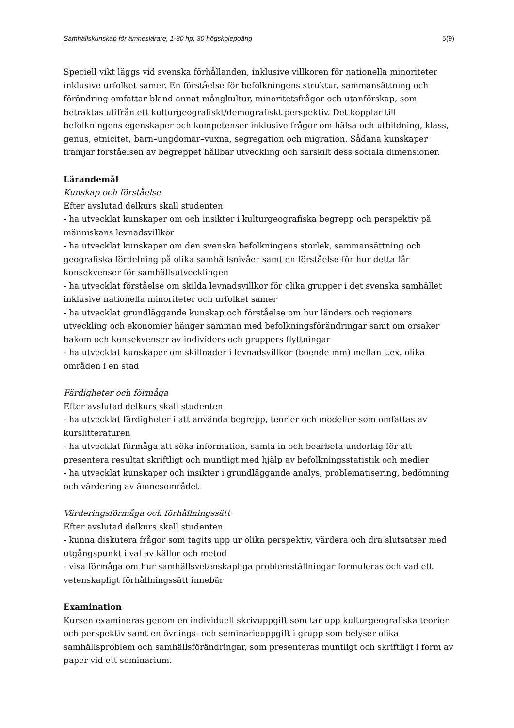Samhällskunskap för ämneslärare, 1-30 hp, 30 högskolepoäng 5(9)
Speciell vikt läggs vid svenska förhållanden, inklusive villkoren för nationella minoriteter inklusive urfolket samer. En förståelse för befolkningens struktur, sammansättning och förändring omfattar bland annat mångkultur, minoritetsfrågor och utanförskap, som betraktas utifrån ett kulturgeografiskt/demografiskt perspektiv. Det kopplar till befolkningens egenskaper och kompetenser inklusive frågor om hälsa och utbildning, klass, genus, etnicitet, barn–ungdomar–vuxna, segregation och migration. Sådana kunskaper främjar förståelsen av begreppet hållbar utveckling och särskilt dess sociala dimensioner.
Lärandemål
Kunskap och förståelse
Efter avslutad delkurs skall studenten
- ha utvecklat kunskaper om och insikter i kulturgeografiska begrepp och perspektiv på människans levnadsvillkor
- ha utvecklat kunskaper om den svenska befolkningens storlek, sammansättning och geografiska fördelning på olika samhällsnivåer samt en förståelse för hur detta får konsekvenser för samhällsutvecklingen
- ha utvecklat förståelse om skilda levnadsvillkor för olika grupper i det svenska samhället inklusive nationella minoriteter och urfolket samer
- ha utvecklat grundläggande kunskap och förståelse om hur länders och regioners utveckling och ekonomier hänger samman med befolkningsförändringar samt om orsaker bakom och konsekvenser av individers och gruppers flyttningar
- ha utvecklat kunskaper om skillnader i levnadsvillkor (boende mm) mellan t.ex. olika områden i en stad
Färdigheter och förmåga
Efter avslutad delkurs skall studenten
- ha utvecklat färdigheter i att använda begrepp, teorier och modeller som omfattas av kurslitteraturen
- ha utvecklat förmåga att söka information, samla in och bearbeta underlag för att presentera resultat skriftligt och muntligt med hjälp av befolkningsstatistik och medier
- ha utvecklat kunskaper och insikter i grundläggande analys, problematisering, bedömning och värdering av ämnesområdet
Värderingsförmåga och förhållningssätt
Efter avslutad delkurs skall studenten
- kunna diskutera frågor som tagits upp ur olika perspektiv, värdera och dra slutsatser med utgångspunkt i val av källor och metod
- visa förmåga om hur samhällsvetenskapliga problemställningar formuleras och vad ett vetenskapligt förhållningssätt innebär
Examination
Kursen examineras genom en individuell skrivuppgift som tar upp kulturgeografiska teorier och perspektiv samt en övnings- och seminarieuppgift i grupp som belyser olika samhällsproblem och samhällsförändringar, som presenteras muntligt och skriftligt i form av paper vid ett seminarium.